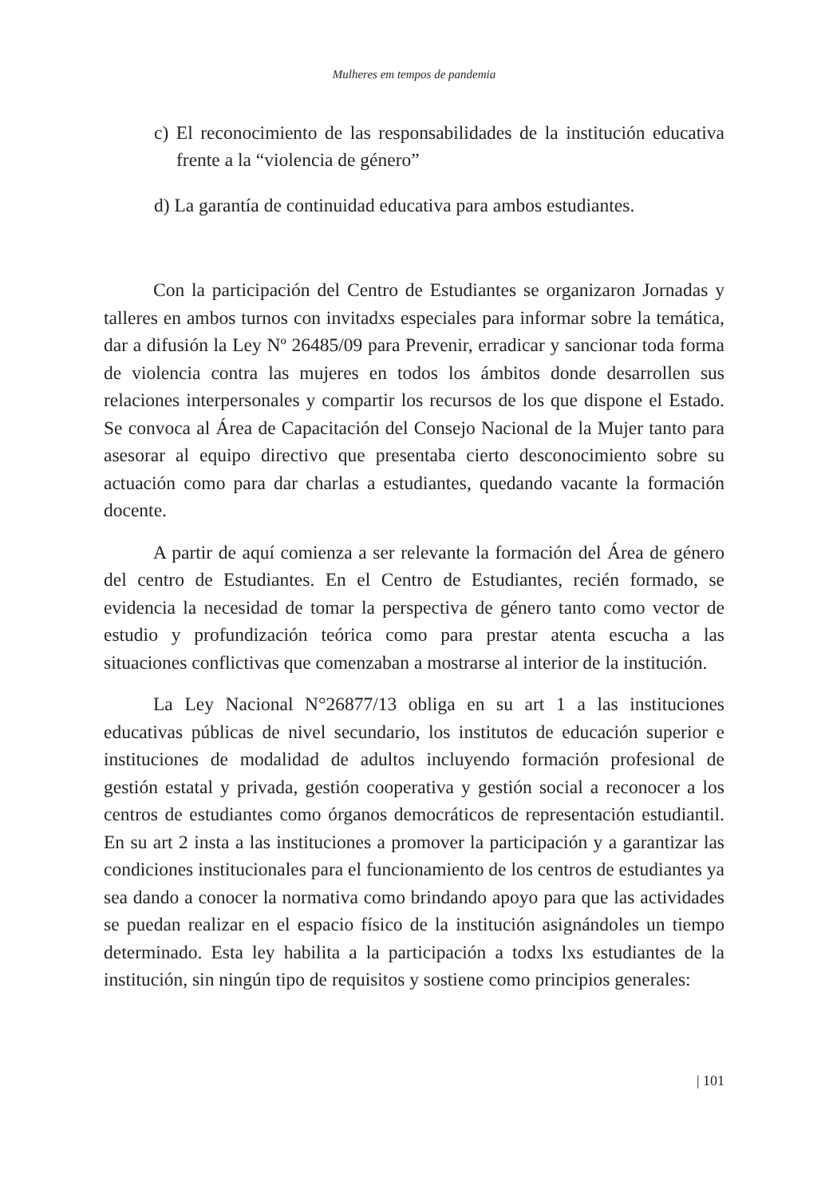Mulheres em tempos de pandemia
c) El reconocimiento de las responsabilidades de la institución educativa frente a la “violencia de género”
d) La garantía de continuidad educativa para ambos estudiantes.
Con la participación del Centro de Estudiantes se organizaron Jornadas y talleres en ambos turnos con invitadxs especiales para informar sobre la temática, dar a difusión la Ley Nº 26485/09 para Prevenir, erradicar y sancionar toda forma de violencia contra las mujeres en todos los ámbitos donde desarrollen sus relaciones interpersonales y compartir los recursos de los que dispone el Estado. Se convoca al Área de Capacitación del Consejo Nacional de la Mujer tanto para asesorar al equipo directivo que presentaba cierto desconocimiento sobre su actuación como para dar charlas a estudiantes, quedando vacante la formación docente.
A partir de aquí comienza a ser relevante la formación del Área de género del centro de Estudiantes. En el Centro de Estudiantes, recién formado, se evidencia la necesidad de tomar la perspectiva de género tanto como vector de estudio y profundización teórica como para prestar atenta escucha a las situaciones conflictivas que comenzaban a mostrarse al interior de la institución.
La Ley Nacional N°26877/13 obliga en su art 1 a las instituciones educativas públicas de nivel secundario, los institutos de educación superior e instituciones de modalidad de adultos incluyendo formación profesional de gestión estatal y privada, gestión cooperativa y gestión social a reconocer a los centros de estudiantes como órganos democráticos de representación estudiantil. En su art 2 insta a las instituciones a promover la participación y a garantizar las condiciones institucionales para el funcionamiento de los centros de estudiantes ya sea dando a conocer la normativa como brindando apoyo para que las actividades se puedan realizar en el espacio físico de la institución asignándoles un tiempo determinado. Esta ley habilita a la participación a todxs lxs estudiantes de la institución, sin ningún tipo de requisitos y sostiene como principios generales:
| 101